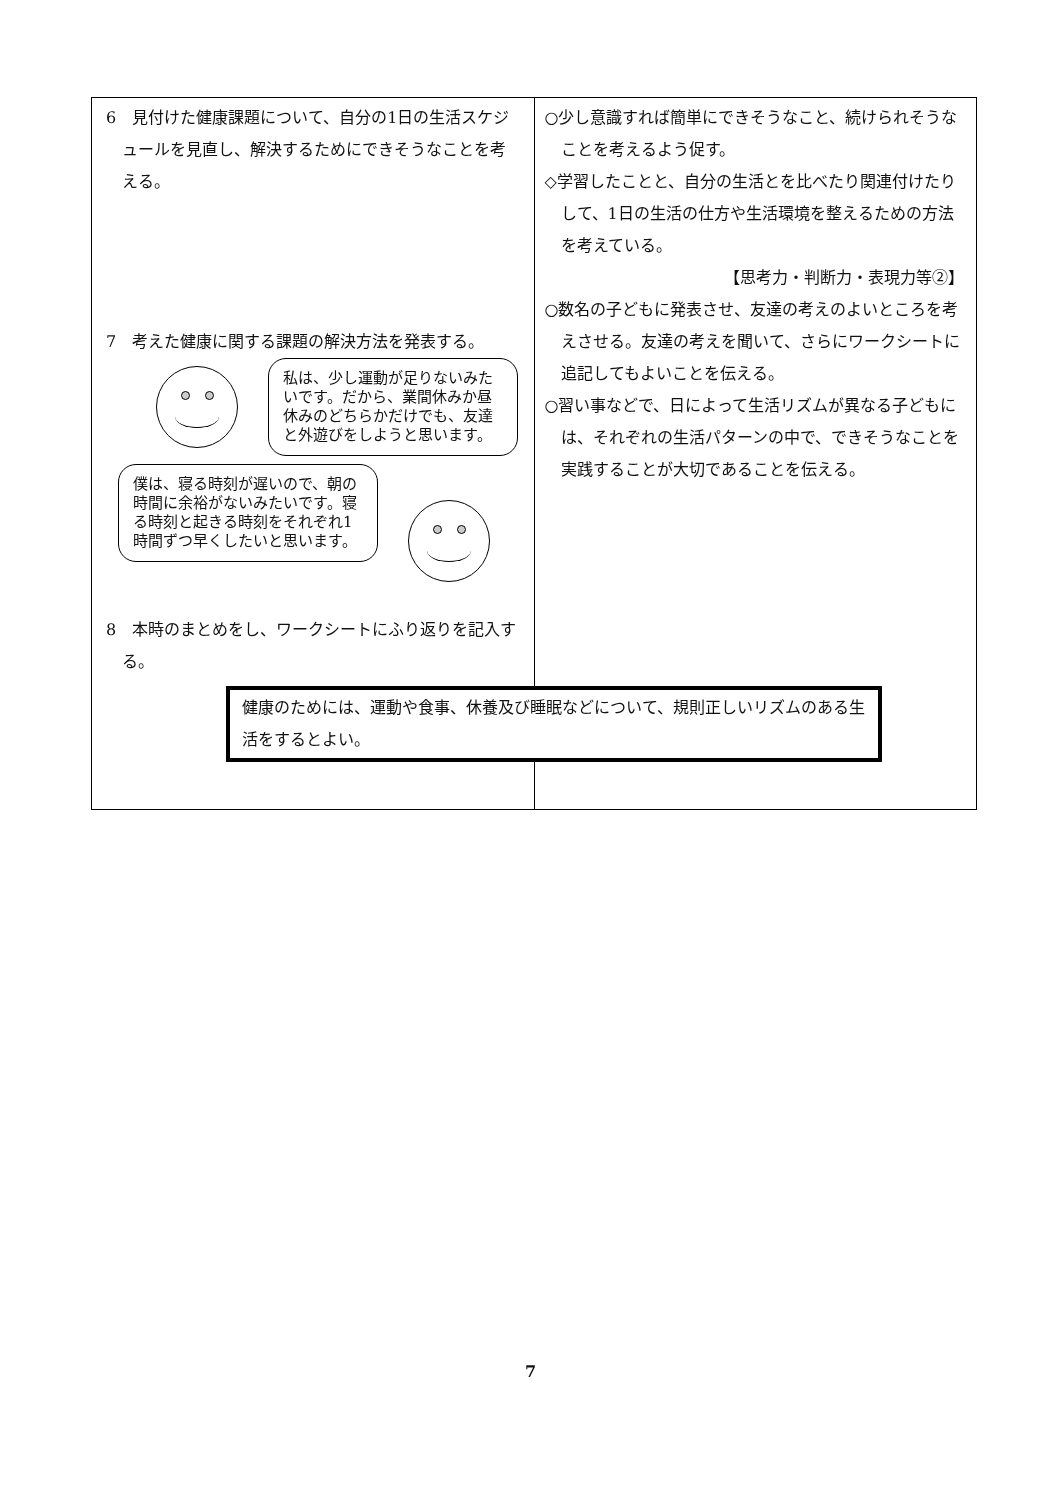| 6 見付けた健康課題について、自分の1日の生活スケジュールを見直し、解決するためにできそうなことを考える。 7 考えた健康に関する課題の解決方法を発表する。 私は、少し運動が足りないみたいです。だから、業間休みか昼休みのどちらかだけでも、友達と外遊びをしようと思います。 僕は、寝る時刻が遅いので、朝の時間に余裕がないみたいです。寝る時刻と起きる時刻をそれぞれ1時間ずつ早くしたいと思います。 8 本時のまとめをし、ワークシートにふり返りを記入する。 健康のためには、運動や食事、休養及び睡眠などについて、規則正しいリズムのある生活をするとよい。 | ○少し意識すれば簡単にできそうなこと、続けられそうなことを考えるよう促す。 ◇学習したことと、自分の生活とを比べたり関連付けたりして、1日の生活の仕方や生活環境を整えるための方法を考えている。 【思考力・判断力・表現力等②】 ○数名の子どもに発表させ、友達の考えのよいところを考えさせる。友達の考えを聞いて、さらにワークシートに追記してもよいことを伝える。 ○習い事などで、日によって生活リズムが異なる子どもには、それぞれの生活パターンの中で、できそうなことを実践することが大切であることを伝える。 |
7